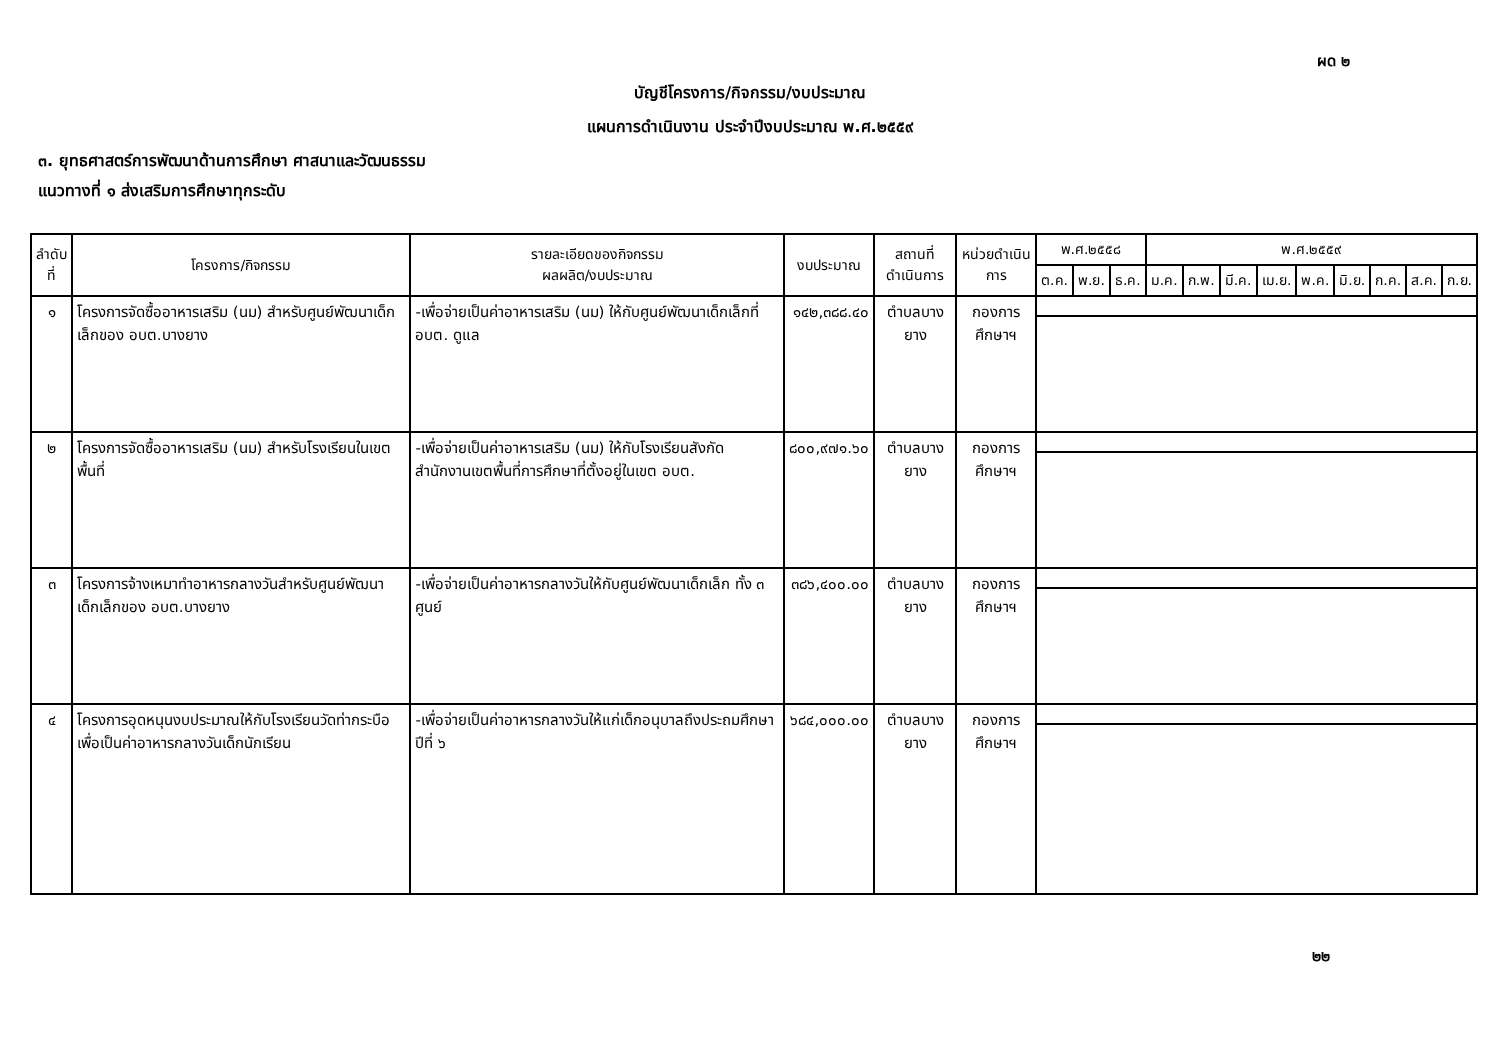ผด ๒
บัญชีโครงการ/กิจกรรม/งบประมาณ
แผนการดำเนินงาน ประจำปีงบประมาณ พ.ศ.๒๕๕๙
๓. ยุทธศาสตร์การพัฒนาด้านการศึกษา ศาสนาและวัฒนธรรม
แนวทางที่ ๑ ส่งเสริมการศึกษาทุกระดับ
| ลำดับ ที่ | โครงการ/กิจกรรม | รายละเอียดของกิจกรรม ผลผลิต/งบประมาณ | งบประมาณ | สถานที่ดำเนินการ | หน่วยดำเนินการ | พ.ศ.๒๕๕๘ | | | พ.ศ.๒๕๕๙ | | | | | | | | |
| --- | --- | --- | --- | --- | --- | --- | --- | --- | --- | --- | --- | --- | --- | --- | --- | --- | --- |
| | | | | | | ต.ค. | พ.ย. | ธ.ค. | ม.ค. | ก.พ. | มี.ค. | เม.ย. | พ.ค. | มิ.ย. | ก.ค. | ส.ค. | ก.ย. |
| ๑ | โครงการจัดซื้ออาหารเสริม (นม) สำหรับศูนย์พัฒนาเด็กเล็กของ อบต.บางยาง | -เพื่อจ่ายเป็นค่าอาหารเสริม (นม) ให้กับศูนย์พัฒนาเด็กเล็กที่ อบต. ดูแล | ๑๔๒,๓๘๘.๔๐ | ตำบลบางยาง | กองการศึกษาฯ | | | | | | | | | | | | |
| ๒ | โครงการจัดซื้ออาหารเสริม (นม) สำหรับโรงเรียนในเขตพื้นที่ | -เพื่อจ่ายเป็นค่าอาหารเสริม (นม) ให้กับโรงเรียนสังกัดสำนักงานเขตพื้นที่การศึกษาที่ตั้งอยู่ในเขต อบต. | ๘๐๐,๙๗๑.๖๐ | ตำบลบางยาง | กองการศึกษาฯ | | | | | | | | | | | | |
| ๓ | โครงการจ้างเหมาทำอาหารกลางวันสำหรับศูนย์พัฒนาเด็กเล็กของ อบต.บางยาง | -เพื่อจ่ายเป็นค่าอาหารกลางวันให้กับศูนย์พัฒนาเด็กเล็ก ทั้ง ๓ ศูนย์ | ๓๘๖,๔๐๐.๐๐ | ตำบลบางยาง | กองการศึกษาฯ | | | | | | | | | | | | |
| ๔ | โครงการอุดหนุนงบประมาณให้กับโรงเรียนวัดท่ากระบือเพื่อเป็นค่าอาหารกลางวันเด็กนักเรียน | -เพื่อจ่ายเป็นค่าอาหารกลางวันให้แก่เด็กอนุบาลถึงประถมศึกษาปีที่ ๖ | ๖๘๔,๐๐๐.๐๐ | ตำบลบางยาง | กองการศึกษาฯ | | | | | | | | | | | | |
๒๒